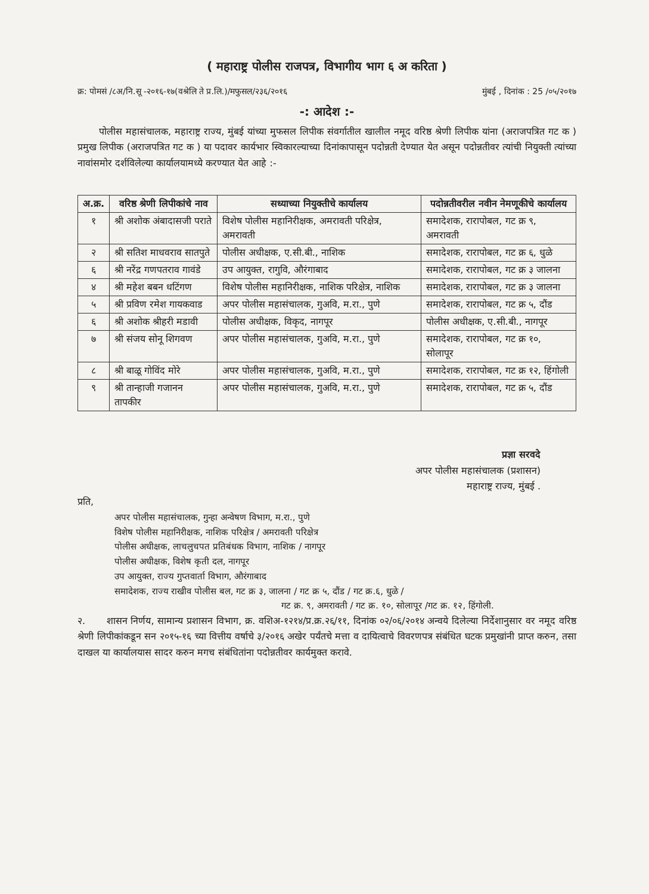( महाराष्ट्र पोलीस राजपत्र, विभागीय भाग ६ अ करिता )
क्र: पोमसं /८अ/नि.सू -२०१६-१७(वश्रेलि ते प्र.लि.)/मफुसल/२३६/२०१६ मुंबई , दिनांक : 25 /०५/२०१७
-: आदेश :-
पोलीस महासंचालक, महाराष्ट्र राज्य, मुंबई यांच्या मुफसल लिपीक संवर्गातील खालील नमूद वरिष्ठ श्रेणी लिपीक यांना (अराजपत्रित गट क ) प्रमुख लिपीक (अराजपत्रित गट क ) या पदावर कार्यभार स्विकारल्याच्या दिनांकापासून पदोन्नती देण्यात येत असून पदोन्नतीवर त्यांची नियुक्ती त्यांच्या नावांसमोर दर्शविलेल्या कार्यालयामध्ये करण्यात येत आहे :-
| अ.क्र. | वरिष्ठ श्रेणी लिपीकांचे नाव | सध्याच्या नियुक्तीचे कार्यालय | पदोन्नतीवरील नवीन नेमणूकीचे कार्यालय |
| --- | --- | --- | --- |
| १ | श्री अशोक अंबादासजी पराते | विशेष पोलीस महानिरीक्षक, अमरावती परिक्षेत्र, अमरावती | समादेशक, रारापोबल, गट क्र ९, अमरावती |
| २ | श्री सतिश माधवराव सातपुते | पोलीस अधीक्षक, ए.सी.बी., नाशिक | समादेशक, रारापोबल, गट क्र ६, धुळे |
| ६ | श्री नरेंद्र गणपतराव गावंडे | उप आयुक्त, रागुवि, औरंगाबाद | समादेशक, रारापोबल, गट क्र ३ जालना |
| ४ | श्री महेश बबन धटिंगण | विशेष पोलीस महानिरीक्षक, नाशिक परिक्षेत्र, नाशिक | समादेशक, रारापोबल, गट क्र ३ जालना |
| ५ | श्री प्रविण रमेश गायकवाड | अपर पोलीस महासंचालक, गुअवि, म.रा., पुणे | समादेशक, रारापोबल, गट क्र ५, दौंड |
| ६ | श्री अशोक श्रीहरी मडावी | पोलीस अधीक्षक, विकृद, नागपूर | पोलीस अधीक्षक, ए.सी.बी., नागपूर |
| ७ | श्री संजय सोनू शिगवण | अपर पोलीस महासंचालक, गुअवि, म.रा., पुणे | समादेशक, रारापोबल, गट क्र १०, सोलापूर |
| ८ | श्री बाळू गोविंद मोरे | अपर पोलीस महासंचालक, गुअवि, म.रा., पुणे | समादेशक, रारापोबल, गट क्र १२, हिंगोली |
| ९ | श्री तान्हाजी गजानन तापकीर | अपर पोलीस महासंचालक, गुअवि, म.रा., पुणे | समादेशक, रारापोबल, गट क्र ५, दौंड |
प्रज्ञा सरवदे
अपर पोलीस महासंचालक (प्रशासन)
महाराष्ट्र राज्य, मुंबई .
प्रति,
अपर पोलीस महासंचालक, गुन्हा अन्वेषण विभाग, म.रा., पुणे
विशेष पोलीस महानिरीक्षक, नाशिक परिक्षेत्र / अमरावती परिक्षेत्र
पोलीस अधीक्षक, लाचलुचपत प्रतिबंधक विभाग, नाशिक / नागपूर
पोलीस अधीक्षक, विशेष कृती दल, नागपूर
उप आयुक्त, राज्य गुप्तवार्ता विभाग, औरंगाबाद
समादेशक, राज्य राखीव पोलीस बल, गट क्र ३, जालना / गट क्र ५, दौंड / गट क्र.६, धुळे /
गट क्र. ९, अमरावती / गट क्र. १०, सोलापूर /गट क्र. १२, हिंगोली.
२. शासन निर्णय, सामान्य प्रशासन विभाग, क्र. वशिअ-१२१४/प्र.क्र.२६/११, दिनांक ०२/०६/२०१४ अन्वये दिलेल्या निर्देशानुसार वर नमूद वरिष्ठ श्रेणी लिपीकांकडून सन २०१५-१६ च्या वित्तीय वर्षाचे ३/२०१६ अखेर पर्यंतचे मत्ता व दायित्वाचे विवरणपत्र संबंधित घटक प्रमुखांनी प्राप्त करुन, तसा दाखल या कार्यालयास सादर करुन मगच संबंधितांना पदोन्नतीवर कार्यमुक्त करावे.